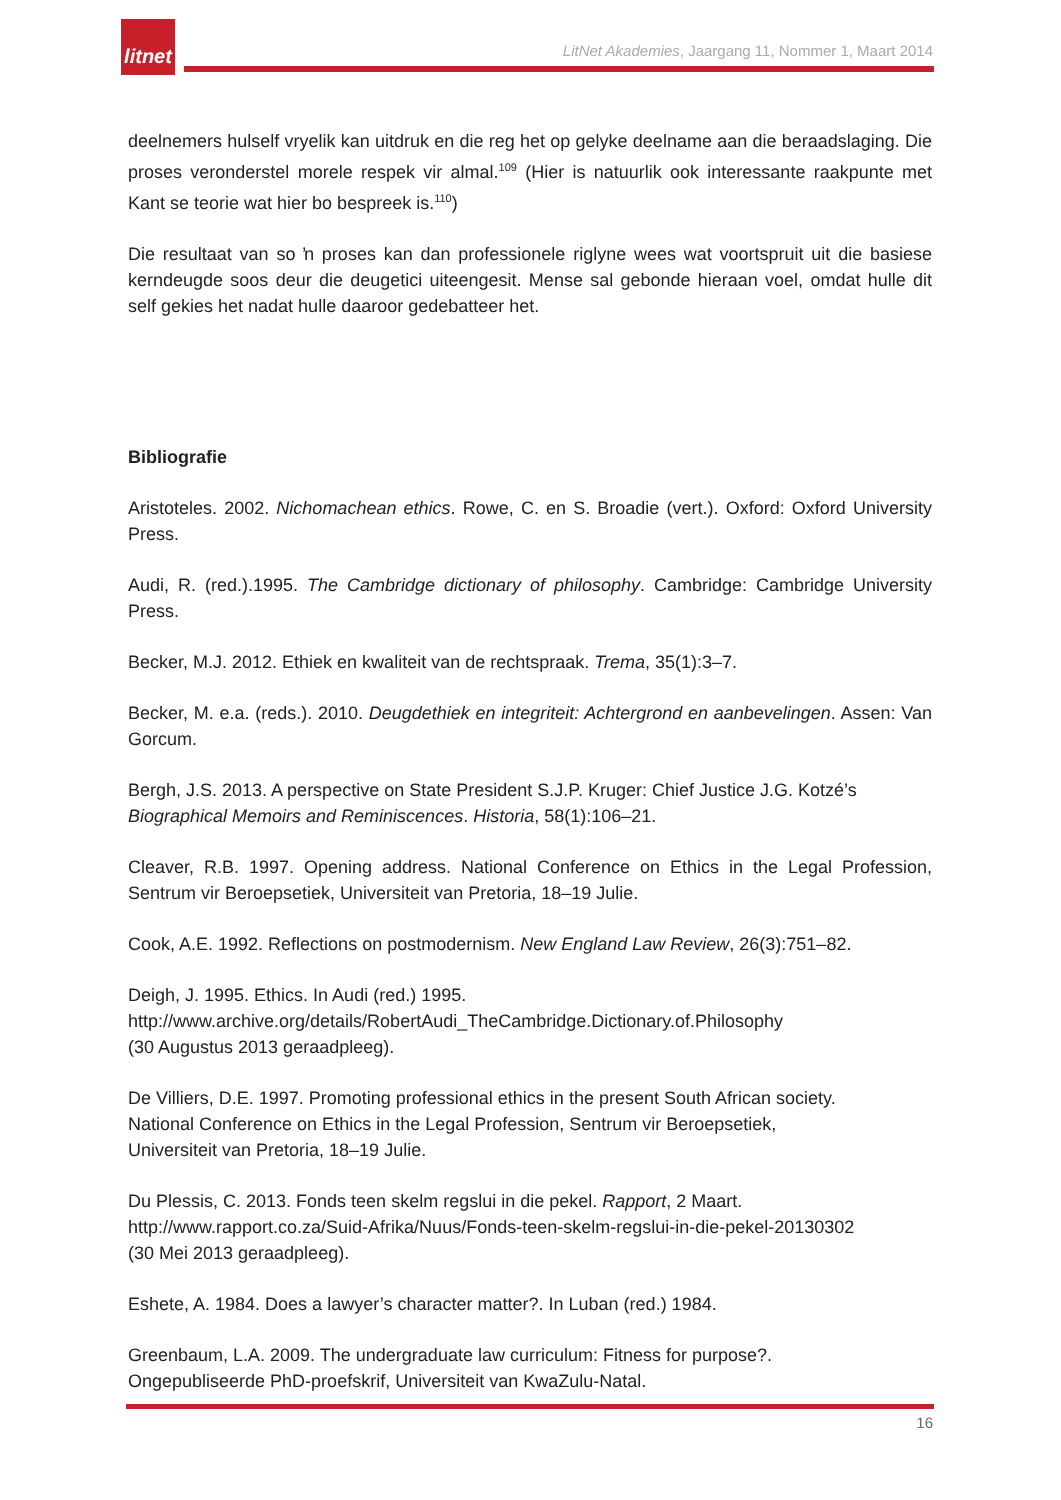litnet
LitNet Akademies, Jaargang 11, Nommer 1, Maart 2014
deelnemers hulself vryelik kan uitdruk en die reg het op gelyke deelname aan die beraadslaging. Die proses veronderstel morele respek vir almal.<sup>109</sup> (Hier is natuurlik ook interessante raakpunte met Kant se teorie wat hier bo bespreek is.<sup>110</sup>)
Die resultaat van so ŉ proses kan dan professionele riglyne wees wat voortspruit uit die basiese kerndeugde soos deur die deugetici uiteengesit. Mense sal gebonde hieraan voel, omdat hulle dit self gekies het nadat hulle daaroor gedebatteer het.
Bibliografie
Aristoteles. 2002. Nichomachean ethics. Rowe, C. en S. Broadie (vert.). Oxford: Oxford University Press.
Audi, R. (red.).1995. The Cambridge dictionary of philosophy. Cambridge: Cambridge University Press.
Becker, M.J. 2012. Ethiek en kwaliteit van de rechtspraak. Trema, 35(1):3–7.
Becker, M. e.a. (reds.). 2010. Deugdethiek en integriteit: Achtergrond en aanbevelingen. Assen: Van Gorcum.
Bergh, J.S. 2013. A perspective on State President S.J.P. Kruger: Chief Justice J.G. Kotzé’s Biographical Memoirs and Reminiscences. Historia, 58(1):106–21.
Cleaver, R.B. 1997. Opening address. National Conference on Ethics in the Legal Profession, Sentrum vir Beroepsetiek, Universiteit van Pretoria, 18–19 Julie.
Cook, A.E. 1992. Reflections on postmodernism. New England Law Review, 26(3):751–82.
Deigh, J. 1995. Ethics. In Audi (red.) 1995.
http://www.archive.org/details/RobertAudi_TheCambridge.Dictionary.of.Philosophy
(30 Augustus 2013 geraadpleeg).
De Villiers, D.E. 1997. Promoting professional ethics in the present South African society.
National Conference on Ethics in the Legal Profession, Sentrum vir Beroepsetiek,
Universiteit van Pretoria, 18–19 Julie.
Du Plessis, C. 2013. Fonds teen skelm regslui in die pekel. Rapport, 2 Maart.
http://www.rapport.co.za/Suid-Afrika/Nuus/Fonds-teen-skelm-regslui-in-die-pekel-20130302
(30 Mei 2013 geraadpleeg).
Eshete, A. 1984. Does a lawyer’s character matter?. In Luban (red.) 1984.
Greenbaum, L.A. 2009. The undergraduate law curriculum: Fitness for purpose?.
Ongepubliseerde PhD-proefskrif, Universiteit van KwaZulu-Natal.
16